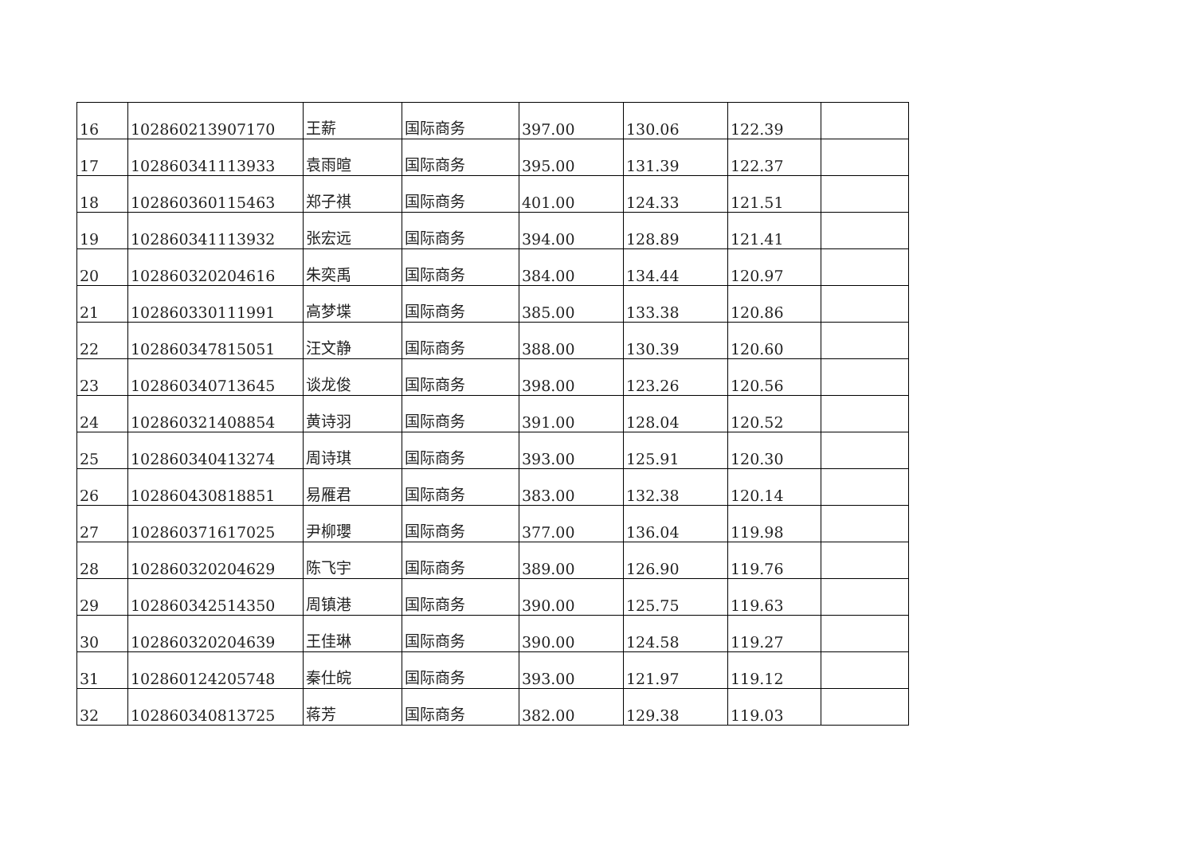| 16 | 102860213907170 | 王薪 | 国际商务 | 397.00 | 130.06 | 122.39 | |
| 17 | 102860341113933 | 袁雨暄 | 国际商务 | 395.00 | 131.39 | 122.37 | |
| 18 | 102860360115463 | 郑子祺 | 国际商务 | 401.00 | 124.33 | 121.51 | |
| 19 | 102860341113932 | 张宏远 | 国际商务 | 394.00 | 128.89 | 121.41 | |
| 20 | 102860320204616 | 朱奕禹 | 国际商务 | 384.00 | 134.44 | 120.97 | |
| 21 | 102860330111991 | 高梦堞 | 国际商务 | 385.00 | 133.38 | 120.86 | |
| 22 | 102860347815051 | 汪文静 | 国际商务 | 388.00 | 130.39 | 120.60 | |
| 23 | 102860340713645 | 谈龙俊 | 国际商务 | 398.00 | 123.26 | 120.56 | |
| 24 | 102860321408854 | 黄诗羽 | 国际商务 | 391.00 | 128.04 | 120.52 | |
| 25 | 102860340413274 | 周诗琪 | 国际商务 | 393.00 | 125.91 | 120.30 | |
| 26 | 102860430818851 | 易雁君 | 国际商务 | 383.00 | 132.38 | 120.14 | |
| 27 | 102860371617025 | 尹柳瓔 | 国际商务 | 377.00 | 136.04 | 119.98 | |
| 28 | 102860320204629 | 陈飞宇 | 国际商务 | 389.00 | 126.90 | 119.76 | |
| 29 | 102860342514350 | 周镇港 | 国际商务 | 390.00 | 125.75 | 119.63 | |
| 30 | 102860320204639 | 王佳琳 | 国际商务 | 390.00 | 124.58 | 119.27 | |
| 31 | 102860124205748 | 秦仕皖 | 国际商务 | 393.00 | 121.97 | 119.12 | |
| 32 | 102860340813725 | 蒋芳 | 国际商务 | 382.00 | 129.38 | 119.03 | |